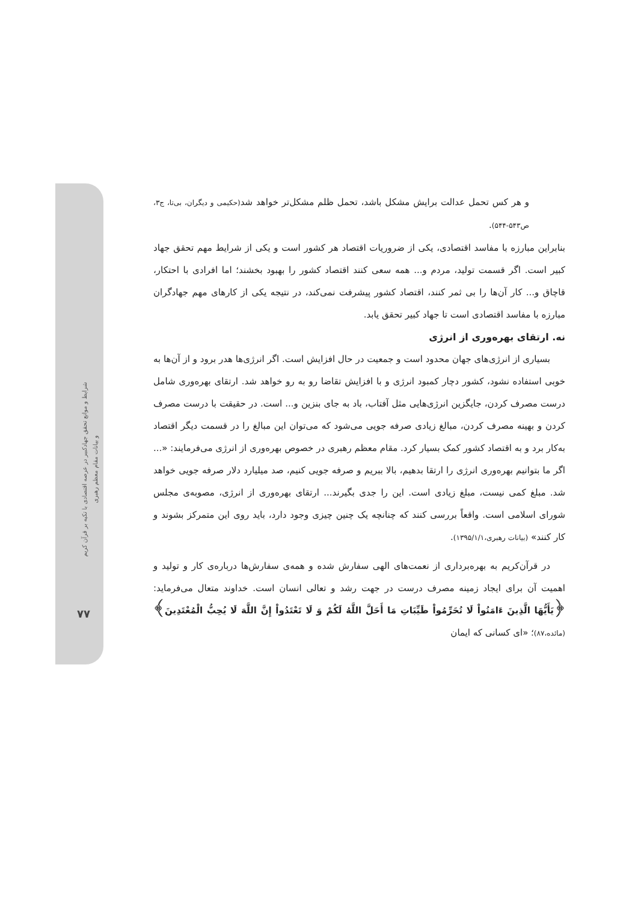شرایط و موانع تحقق جهادکبیر در عرصه اقتصادی با تکیه بر قرآن کریم
و بیانات مقام معظم رهبری
۷۷
و هر کس تحمل عدالت برایش مشکل باشد، تحمل ظلم مشکل‌تر خواهد شد(حکیمی و دیگران، بی‌تا، ج۳، ص۵۴۳-۵۴۴).
بنابراین مبارزه با مفاسد اقتصادی، یکی از ضروریات اقتصاد هر کشور است و یکی از شرایط مهم تحقق جهاد کبیر است. اگر قسمت تولید، مردم و... همه سعی کنند اقتصاد کشور را بهبود بخشند؛ اما افرادی با احتکار، قاچاق و... کار آن‌ها را بی ثمر کنند، اقتصاد کشور پیشرفت نمی‌کند، در نتیجه یکی از کارهای مهم جهادگران مبارزه با مفاسد اقتصادی است تا جهاد کبیر تحقق یابد.
نه. ارتقای بهره‌وری از انرژی
بسیاری از انرژی‌های جهان محدود است و جمعیت در حال افزایش است. اگر انرژی‌ها هدر برود و از آن‌ها به خوبی استفاده نشود، کشور دچار کمبود انرژی و با افزایش تقاضا رو به رو خواهد شد. ارتقای بهره‌وری شامل درست مصرف کردن، جایگزین انرژی‌هایی مثل آفتاب، باد به جای بنزین و... است. در حقیقت با درست مصرف کردن و بهینه مصرف کردن، مبالغ زیادی صرفه جویی می‌شود که می‌توان این مبالغ را در قسمت دیگر اقتصاد به‌کار برد و به اقتصاد کشور کمک بسیار کرد. مقام معظم رهبری در خصوص بهره‌وری از انرژی می‌فرمایند: «... اگر ما بتوانیم بهره‌وری انرژی را ارتقا بدهیم، بالا ببریم و صرفه جویی کنیم، صد میلیارد دلار صرفه جویی خواهد شد. مبلغ کمی نیست، مبلغ زیادی است. این را جدی بگیرند... ارتقای بهره‌وری از انرژی، مصوبه‌ی مجلس شورای اسلامی است. واقعاً بررسی کنند که چنانچه یک چنین چیزی وجود دارد، باید روی این متمرکز بشوند و کار کنند» (بیانات رهبری،۱۳۹۵/۱/۱).
در قرآن‌کریم به بهره‌برداری از نعمت‌های الهی سفارش شده و همه‌ی سفارش‌ها درباره‌ی کار و تولید و اهمیت آن برای ایجاد زمینه مصرف درست در جهت رشد و تعالی انسان است. خداوند متعال می‌فرماید: ﴿یَأَیُّهَا الَّذِینَ ءَامَنُواْ لَا تُحَرِّمُواْ طَیِّبَاتِ مَا أَحَلَّ اللَّهُ لَکُمْ وَ لَا تَعْتَدُواْ إِنَّ اللَّهَ لَا یُحِبُّ الْمُعْتَدِینَ﴾(مائده،۸۷)؛ «ای کسانی که ایمان